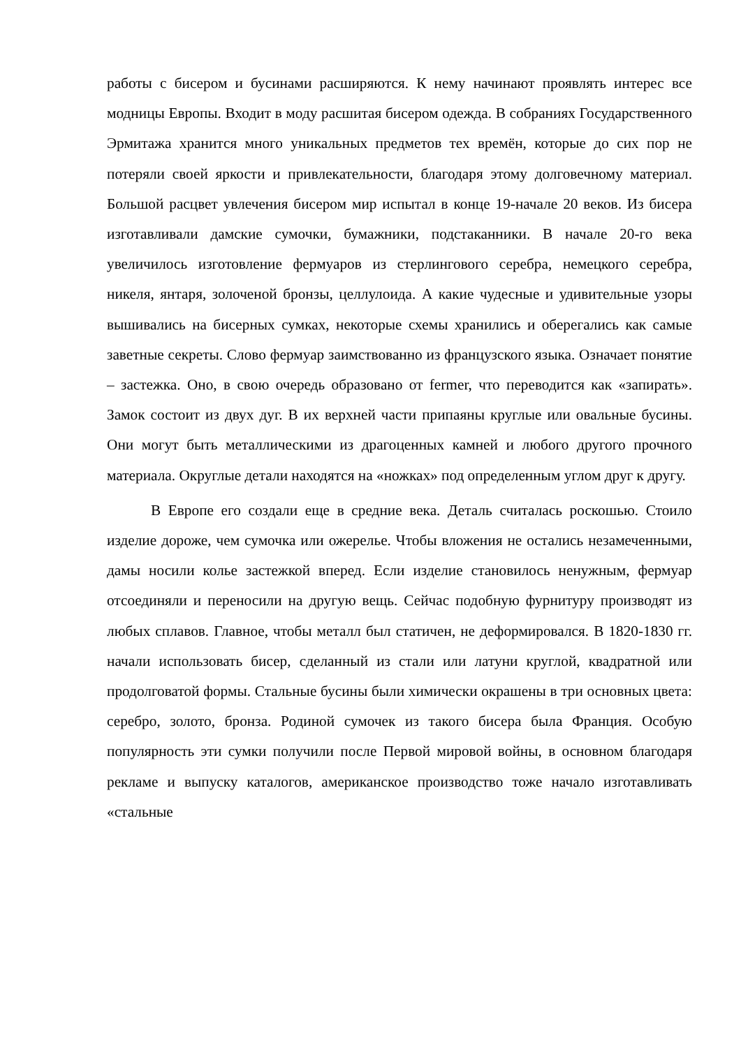работы с бисером и бусинами расширяются. К нему начинают проявлять интерес все модницы Европы. Входит в моду расшитая бисером одежда. В собраниях Государственного Эрмитажа хранится много уникальных предметов тех времён, которые до сих пор не потеряли своей яркости и привлекательности, благодаря этому долговечному материал. Большой расцвет увлечения бисером мир испытал в конце 19-начале 20 веков. Из бисера изготавливали дамские сумочки, бумажники, подстаканники. В начале 20-го века увеличилось изготовление фермуаров из стерлингового серебра, немецкого серебра, никеля, янтаря, золоченой бронзы, целлулоида. А какие чудесные и удивительные узоры вышивались на бисерных сумках, некоторые схемы хранились и оберегались как самые заветные секреты. Слово фермуар заимствованно из французского языка. Означает понятие – застежка. Оно, в свою очередь образовано от fermer, что переводится как «запирать». Замок состоит из двух дуг. В их верхней части припаяны круглые или овальные бусины. Они могут быть металлическими из драгоценных камней и любого другого прочного материала. Округлые детали находятся на «ножках» под определенным углом друг к другу.
В Европе его создали еще в средние века. Деталь считалась роскошью. Стоило изделие дороже, чем сумочка или ожерелье. Чтобы вложения не остались незамеченными, дамы носили колье застежкой вперед. Если изделие становилось ненужным, фермуар отсоединяли и переносили на другую вещь. Сейчас подобную фурнитуру производят из любых сплавов. Главное, чтобы металл был статичен, не деформировался. В 1820-1830 гг. начали использовать бисер, сделанный из стали или латуни круглой, квадратной или продолговатой формы. Стальные бусины были химически окрашены в три основных цвета: серебро, золото, бронза. Родиной сумочек из такого бисера была Франция. Особую популярность эти сумки получили после Первой мировой войны, в основном благодаря рекламе и выпуску каталогов, американское производство тоже начало изготавливать «стальные